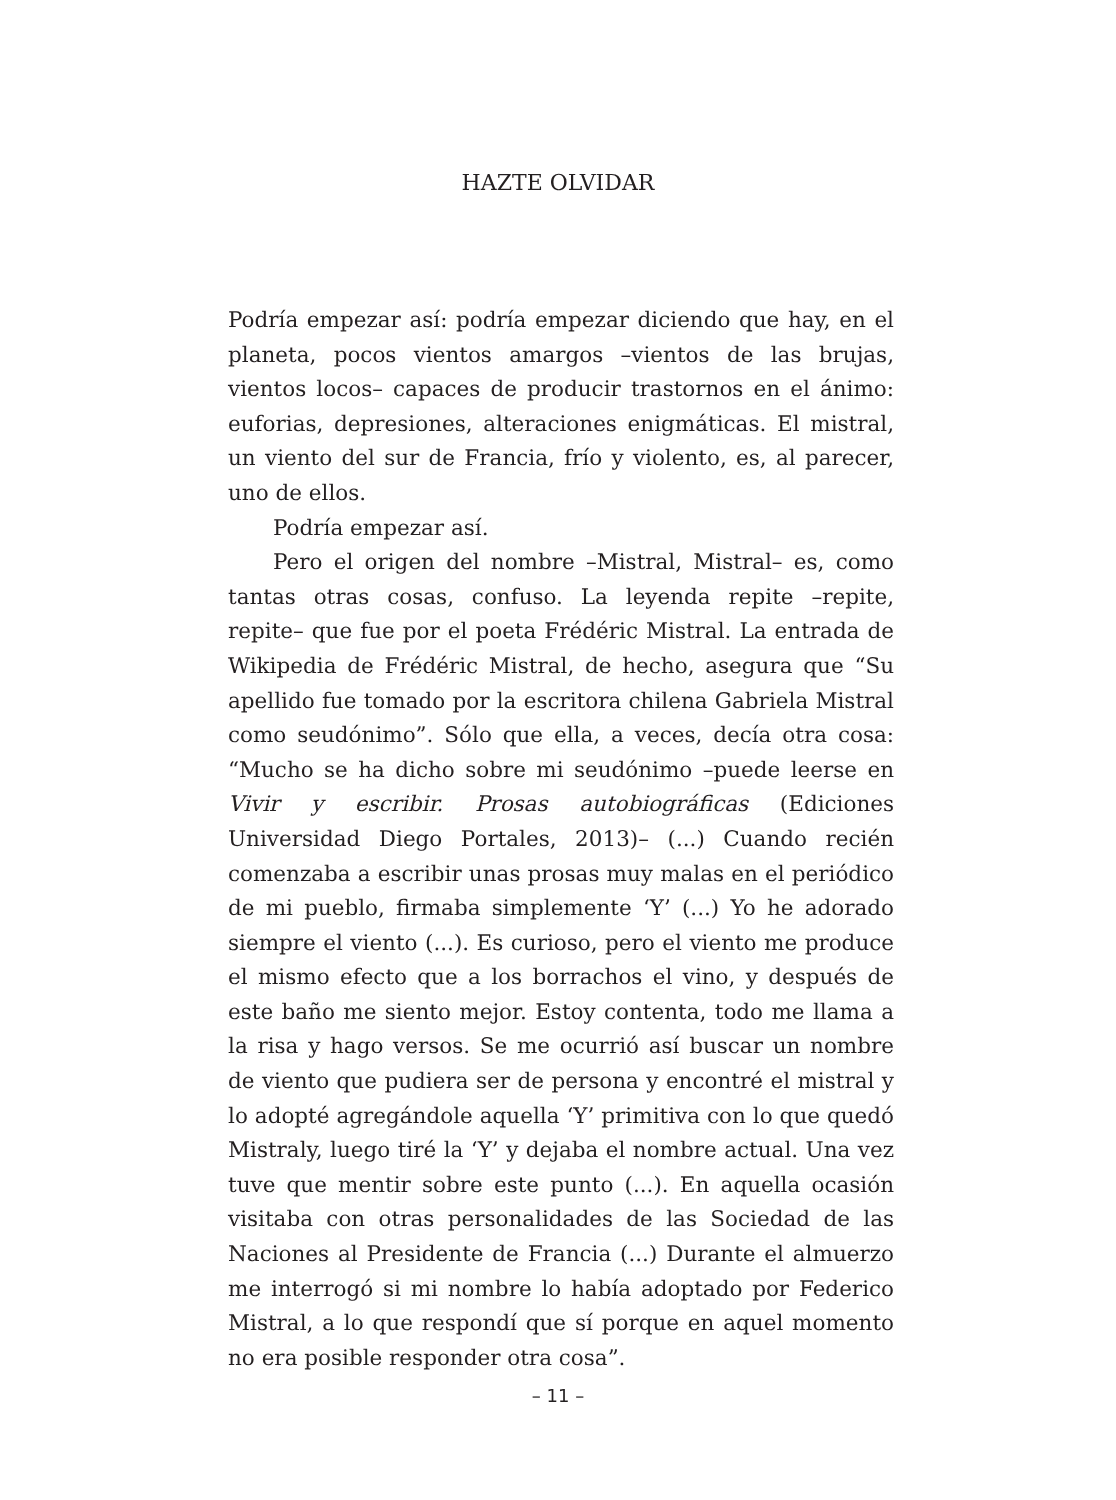HAZTE OLVIDAR
Podría empezar así: podría empezar diciendo que hay, en el planeta, pocos vientos amargos –vientos de las brujas, vientos locos– capaces de producir trastornos en el ánimo: euforias, depresiones, alteraciones enigmáticas. El mistral, un viento del sur de Francia, frío y violento, es, al parecer, uno de ellos.
Podría empezar así.
Pero el origen del nombre –Mistral, Mistral– es, como tantas otras cosas, confuso. La leyenda repite –repite, repite– que fue por el poeta Frédéric Mistral. La entrada de Wikipedia de Frédéric Mistral, de hecho, asegura que “Su apellido fue tomado por la escritora chilena Gabriela Mistral como seudónimo”. Sólo que ella, a veces, decía otra cosa: “Mucho se ha dicho sobre mi seudónimo –puede leerse en Vivir y escribir. Prosas autobiográficas (Ediciones Universidad Diego Portales, 2013)– (...) Cuando recién comenzaba a escribir unas prosas muy malas en el periódico de mi pueblo, firmaba simplemente ‘Y’ (...) Yo he adorado siempre el viento (...). Es curioso, pero el viento me produce el mismo efecto que a los borrachos el vino, y después de este baño me siento mejor. Estoy contenta, todo me llama a la risa y hago versos. Se me ocurrió así buscar un nombre de viento que pudiera ser de persona y encontré el mistral y lo adopté agregándole aquella ‘Y’ primitiva con lo que quedó Mistraly, luego tiré la ‘Y’ y dejaba el nombre actual. Una vez tuve que mentir sobre este punto (...). En aquella ocasión visitaba con otras personalidades de las Sociedad de las Naciones al Presidente de Francia (...) Durante el almuerzo me interrogó si mi nombre lo había adoptado por Federico Mistral, a lo que respondí que sí porque en aquel momento no era posible responder otra cosa”.
– 11 –